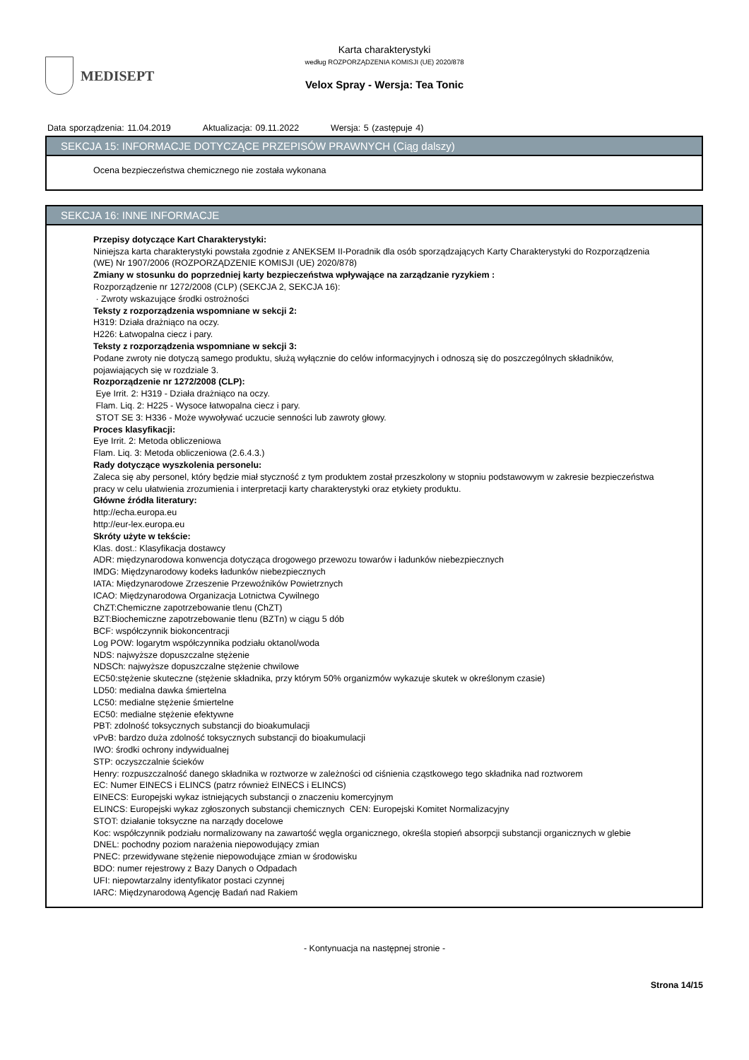MEDISEPT
Karta charakterystyki
według ROZPORZĄDZENIA KOMISJI (UE) 2020/878
Velox Spray - Wersja: Tea Tonic
Data sporządzenia: 11.04.2019 Aktualizacja: 09.11.2022 Wersja: 5 (zastępuje 4)
SEKCJA 15: INFORMACJE DOTYCZĄCE PRZEPISÓW PRAWNYCH (Ciąg dalszy)
Ocena bezpieczeństwa chemicznego nie została wykonana
SEKCJA 16: INNE INFORMACJE
Przepisy dotyczące Kart Charakterystyki:
Niniejsza karta charakterystyki powstała zgodnie z ANEKSEM II-Poradnik dla osób sporządzających Karty Charakterystyki do Rozporządzenia (WE) Nr 1907/2006 (ROZPORZĄDZENIE KOMISJI (UE) 2020/878)
Zmiany w stosunku do poprzedniej karty bezpieczeństwa wpływające na zarządzanie ryzykiem :
Rozporządzenie nr 1272/2008 (CLP) (SEKCJA 2, SEKCJA 16):
· Zwroty wskazujące środki ostrożności
Teksty z rozporządzenia wspomniane w sekcji 2:
H319: Działa drażniąco na oczy.
H226: Łatwopalna ciecz i pary.
Teksty z rozporządzenia wspomniane w sekcji 3:
Podane zwroty nie dotyczą samego produktu, służą wyłącznie do celów informacyjnych i odnoszą się do poszczególnych składników, pojawiających się w rozdziale 3.
Rozporządzenie nr 1272/2008 (CLP):
Eye Irrit. 2: H319 - Działa drażniąco na oczy.
Flam. Liq. 2: H225 - Wysoce łatwopalna ciecz i pary.
STOT SE 3: H336 - Może wywoływać uczucie senności lub zawroty głowy.
Proces klasyfikacji:
Eye Irrit. 2: Metoda obliczeniowa
Flam. Liq. 3: Metoda obliczeniowa (2.6.4.3.)
Rady dotyczące wyszkolenia personelu:
Zaleca się aby personel, który będzie miał styczność z tym produktem został przeszkolony w stopniu podstawowym w zakresie bezpieczeństwa pracy w celu ułatwienia zrozumienia i interpretacji karty charakterystyki oraz etykiety produktu.
Główne źródła literatury:
http://echa.europa.eu
http://eur-lex.europa.eu
Skróty użyte w tekście:
Klas. dost.: Klasyfikacja dostawcy
ADR: międzynarodowa konwencja dotycząca drogowego przewozu towarów i ładunków niebezpiecznych
IMDG: Międzynarodowy kodeks ładunków niebezpiecznych
IATA: Międzynarodowe Zrzeszenie Przewoźników Powietrznych
ICAO: Międzynarodowa Organizacja Lotnictwa Cywilnego
ChZT:Chemiczne zapotrzebowanie tlenu (ChZT)
BZT:Biochemiczne zapotrzebowanie tlenu (BZTn) w ciągu 5 dób
BCF: współczynnik biokoncentracji
Log POW: logarytm współczynnika podziału oktanol/woda
NDS: najwyższe dopuszczalne stężenie
NDSCh: najwyższe dopuszczalne stężenie chwilowe
EC50:stężenie skuteczne (stężenie składnika, przy którym 50% organizmów wykazuje skutek w określonym czasie)
LD50: medialna dawka śmiertelna
LC50: medialne stężenie śmiertelne
EC50: medialne stężenie efektywne
PBT: zdolność toksycznych substancji do bioakumulacji
vPvB: bardzo duża zdolność toksycznych substancji do bioakumulacji
IWO: środki ochrony indywidualnej
STP: oczyszczalnie ścieków
Henry: rozpuszczalność danego składnika w roztworze w zależności od ciśnienia cząstkowego tego składnika nad roztworem
EC: Numer EINECS i ELINCS (patrz również EINECS i ELINCS)
EINECS: Europejski wykaz istniejących substancji o znaczeniu komercyjnym
ELINCS: Europejski wykaz zgłoszonych substancji chemicznych CEN: Europejski Komitet Normalizacyjny
STOT: działanie toksyczne na narządy docelowe
Koc: współczynnik podziału normalizowany na zawartość węgla organicznego, określa stopień absorpcji substancji organicznych w glebie
DNEL: pochodny poziom narażenia niepowodujący zmian
PNEC: przewidywane stężenie niepowodujące zmian w środowisku
BDO: numer rejestrowy z Bazy Danych o Odpadach
UFI: niepowtarzalny identyfikator postaci czynnej
IARC: Międzynarodową Agencję Badań nad Rakiem
- Kontynuacja na następnej stronie -
Strona 14/15